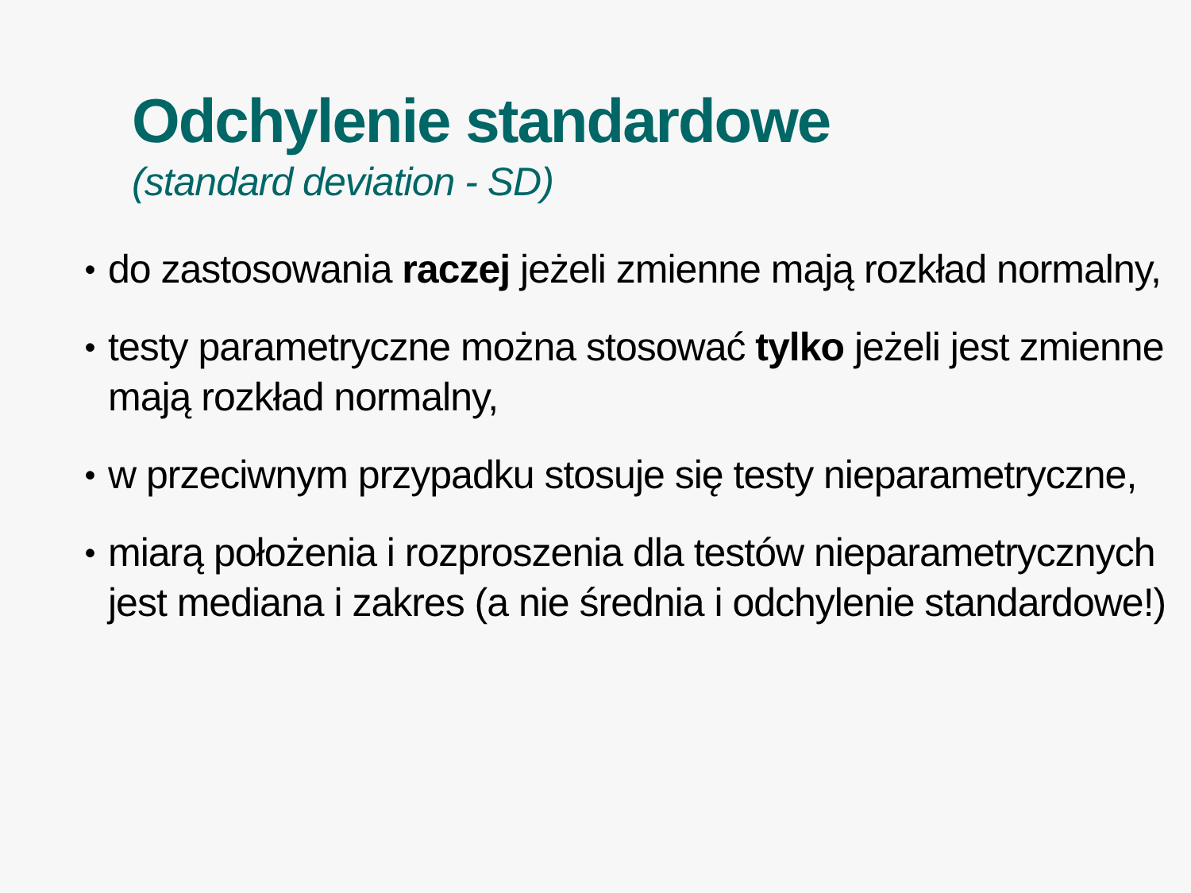Odchylenie standardowe
(standard deviation - SD)
• do zastosowania raczej jeżeli zmienne mają rozkład normalny,
• testy parametryczne można stosować tylko jeżeli jest zmienne mają rozkład normalny,
• w przeciwnym przypadku stosuje się testy nieparametryczne,
• miarą położenia i rozproszenia dla testów nieparametrycznych jest mediana i zakres (a nie średnia i odchylenie standardowe!)